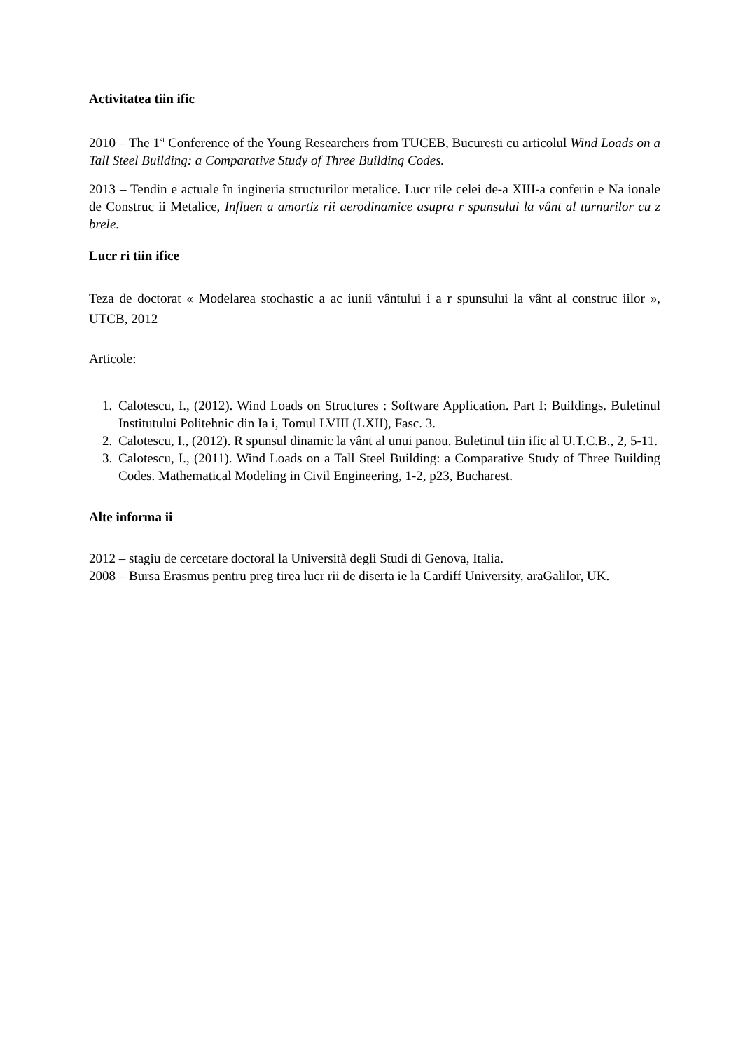Activitatea tiin ific
2010 – The 1<sup>st</sup> Conference of the Young Researchers from TUCEB, Bucuresti cu articolul Wind Loads on a Tall Steel Building: a Comparative Study of Three Building Codes.
2013 – Tendin e actuale în ingineria structurilor metalice. Lucr rile celei de-a XIII-a conferin e Na ionale de Construc ii Metalice, Influen a amortiz rii aerodinamice asupra r spunsului la vânt al turnurilor cu z brele.
Lucr ri tiin ifice
Teza de doctorat « Modelarea stochastic a ac iunii vântului i a r spunsului la vânt al construc iilor », UTCB, 2012
Articole:
1. Calotescu, I., (2012). Wind Loads on Structures : Software Application. Part I: Buildings. Buletinul Institutului Politehnic din Ia i, Tomul LVIII (LXII), Fasc. 3.
2. Calotescu, I., (2012). R spunsul dinamic la vânt al unui panou. Buletinul tiin ific al U.T.C.B., 2, 5-11.
3. Calotescu, I., (2011). Wind Loads on a Tall Steel Building: a Comparative Study of Three Building Codes. Mathematical Modeling in Civil Engineering, 1-2, p23, Bucharest.
Alte informa ii
2012 – stagiu de cercetare doctoral la Università degli Studi di Genova, Italia.
2008 – Bursa Erasmus pentru preg tirea lucr rii de diserta ie la Cardiff University, araGalilor, UK.